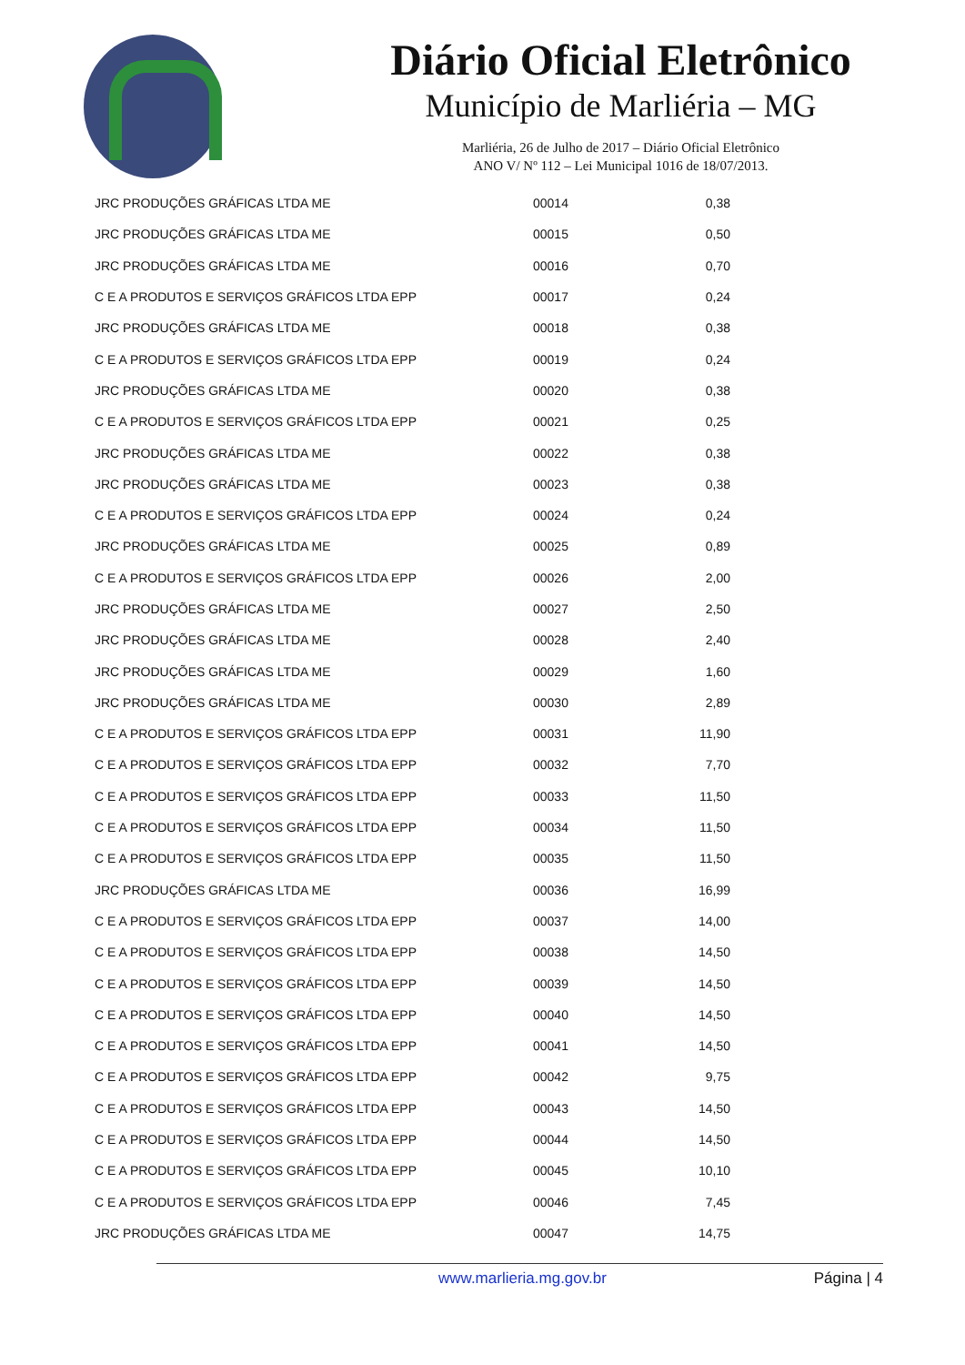Diário Oficial Eletrônico
Município de Marliéria – MG
Marliéria, 26 de Julho de 2017 – Diário Oficial Eletrônico
ANO V/ Nº 112 – Lei Municipal 1016 de 18/07/2013.
| JRC PRODUÇÕES GRÁFICAS LTDA ME | 00014 | 0,38 |
| JRC PRODUÇÕES GRÁFICAS LTDA ME | 00015 | 0,50 |
| JRC PRODUÇÕES GRÁFICAS LTDA ME | 00016 | 0,70 |
| C E A PRODUTOS E SERVIÇOS GRÁFICOS LTDA EPP | 00017 | 0,24 |
| JRC PRODUÇÕES GRÁFICAS LTDA ME | 00018 | 0,38 |
| C E A PRODUTOS E SERVIÇOS GRÁFICOS LTDA EPP | 00019 | 0,24 |
| JRC PRODUÇÕES GRÁFICAS LTDA ME | 00020 | 0,38 |
| C E A PRODUTOS E SERVIÇOS GRÁFICOS LTDA EPP | 00021 | 0,25 |
| JRC PRODUÇÕES GRÁFICAS LTDA ME | 00022 | 0,38 |
| JRC PRODUÇÕES GRÁFICAS LTDA ME | 00023 | 0,38 |
| C E A PRODUTOS E SERVIÇOS GRÁFICOS LTDA EPP | 00024 | 0,24 |
| JRC PRODUÇÕES GRÁFICAS LTDA ME | 00025 | 0,89 |
| C E A PRODUTOS E SERVIÇOS GRÁFICOS LTDA EPP | 00026 | 2,00 |
| JRC PRODUÇÕES GRÁFICAS LTDA ME | 00027 | 2,50 |
| JRC PRODUÇÕES GRÁFICAS LTDA ME | 00028 | 2,40 |
| JRC PRODUÇÕES GRÁFICAS LTDA ME | 00029 | 1,60 |
| JRC PRODUÇÕES GRÁFICAS LTDA ME | 00030 | 2,89 |
| C E A PRODUTOS E SERVIÇOS GRÁFICOS LTDA EPP | 00031 | 11,90 |
| C E A PRODUTOS E SERVIÇOS GRÁFICOS LTDA EPP | 00032 | 7,70 |
| C E A PRODUTOS E SERVIÇOS GRÁFICOS LTDA EPP | 00033 | 11,50 |
| C E A PRODUTOS E SERVIÇOS GRÁFICOS LTDA EPP | 00034 | 11,50 |
| C E A PRODUTOS E SERVIÇOS GRÁFICOS LTDA EPP | 00035 | 11,50 |
| JRC PRODUÇÕES GRÁFICAS LTDA ME | 00036 | 16,99 |
| C E A PRODUTOS E SERVIÇOS GRÁFICOS LTDA EPP | 00037 | 14,00 |
| C E A PRODUTOS E SERVIÇOS GRÁFICOS LTDA EPP | 00038 | 14,50 |
| C E A PRODUTOS E SERVIÇOS GRÁFICOS LTDA EPP | 00039 | 14,50 |
| C E A PRODUTOS E SERVIÇOS GRÁFICOS LTDA EPP | 00040 | 14,50 |
| C E A PRODUTOS E SERVIÇOS GRÁFICOS LTDA EPP | 00041 | 14,50 |
| C E A PRODUTOS E SERVIÇOS GRÁFICOS LTDA EPP | 00042 | 9,75 |
| C E A PRODUTOS E SERVIÇOS GRÁFICOS LTDA EPP | 00043 | 14,50 |
| C E A PRODUTOS E SERVIÇOS GRÁFICOS LTDA EPP | 00044 | 14,50 |
| C E A PRODUTOS E SERVIÇOS GRÁFICOS LTDA EPP | 00045 | 10,10 |
| C E A PRODUTOS E SERVIÇOS GRÁFICOS LTDA EPP | 00046 | 7,45 |
| JRC PRODUÇÕES GRÁFICAS LTDA ME | 00047 | 14,75 |
www.marlieria.mg.gov.br Página | 4